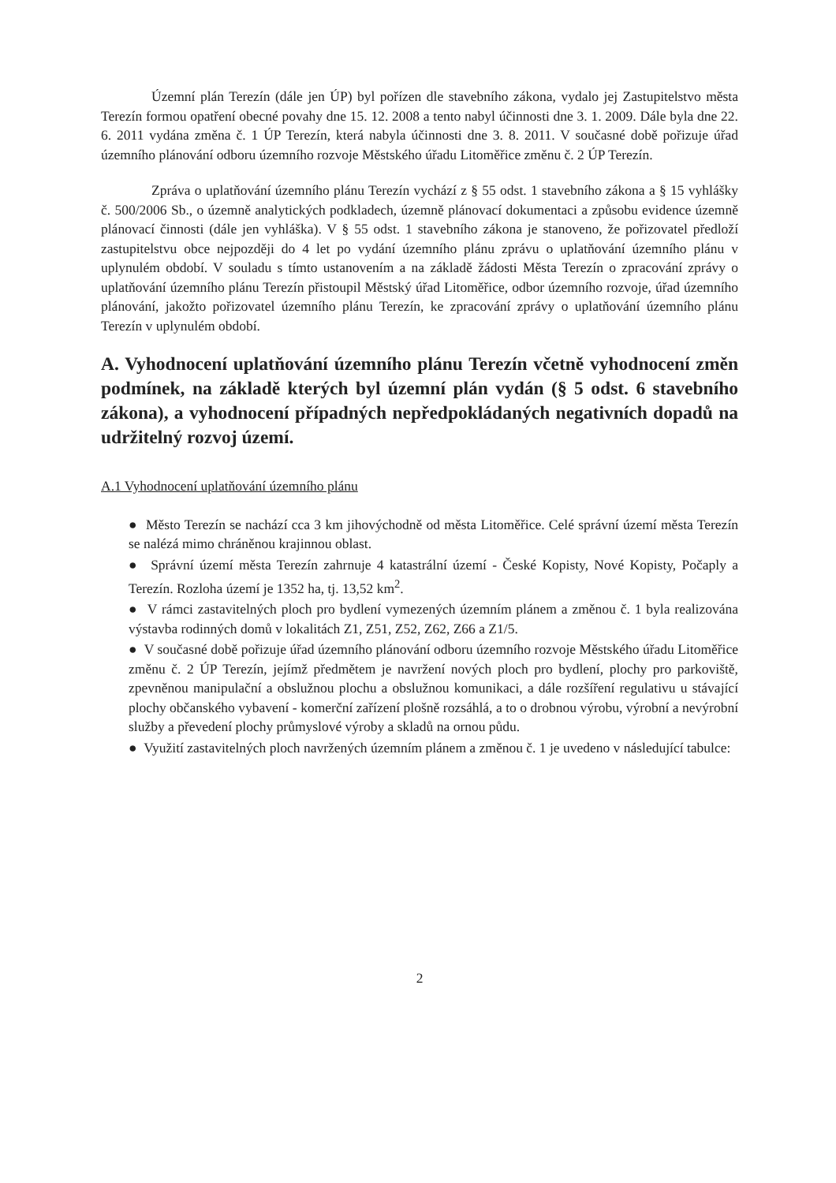Územní plán Terezín (dále jen ÚP) byl pořízen dle stavebního zákona, vydalo jej Zastupitelstvo města Terezín formou opatření obecné povahy dne 15. 12. 2008 a tento nabyl účinnosti dne 3. 1. 2009. Dále byla dne 22. 6. 2011 vydána změna č. 1 ÚP Terezín, která nabyla účinnosti dne 3. 8. 2011. V současné době pořizuje úřad územního plánování odboru územního rozvoje Městského úřadu Litoměřice změnu č. 2 ÚP Terezín.
Zpráva o uplatňování územního plánu Terezín vychází z § 55 odst. 1 stavebního zákona a § 15 vyhlášky č. 500/2006 Sb., o územně analytických podkladech, územně plánovací dokumentaci a způsobu evidence územně plánovací činnosti (dále jen vyhláška). V § 55 odst. 1 stavebního zákona je stanoveno, že pořizovatel předloží zastupitelstvu obce nejpozději do 4 let po vydání územního plánu zprávu o uplatňování územního plánu v uplynulém období. V souladu s tímto ustanovením a na základě žádosti Města Terezín o zpracování zprávy o uplatňování územního plánu Terezín přistoupil Městský úřad Litoměřice, odbor územního rozvoje, úřad územního plánování, jakožto pořizovatel územního plánu Terezín, ke zpracování zprávy o uplatňování územního plánu Terezín v uplynulém období.
A. Vyhodnocení uplatňování územního plánu Terezín včetně vyhodnocení změn podmínek, na základě kterých byl územní plán vydán (§ 5 odst. 6 stavebního zákona), a vyhodnocení případných nepředpokládaných negativních dopadů na udržitelný rozvoj území.
A.1 Vyhodnocení uplatňování územního plánu
● Město Terezín se nachází cca 3 km jihovýchodně od města Litoměřice. Celé správní území města Terezín se nalézá mimo chráněnou krajinnou oblast.
● Správní území města Terezín zahrnuje 4 katastrální území - České Kopisty, Nové Kopisty, Počaply a Terezín. Rozloha území je 1352 ha, tj. 13,52 km<sup>2</sup>.
● V rámci zastavitelných ploch pro bydlení vymezených územním plánem a změnou č. 1 byla realizována výstavba rodinných domů v lokalitách Z1, Z51, Z52, Z62, Z66 a Z1/5.
● V současné době pořizuje úřad územního plánování odboru územního rozvoje Městského úřadu Litoměřice změnu č. 2 ÚP Terezín, jejímž předmětem je navržení nových ploch pro bydlení, plochy pro parkoviště, zpevněnou manipulační a obslužnou plochu a obslužnou komunikaci, a dále rozšíření regulativu u stávající plochy občanského vybavení - komerční zařízení plošně rozsáhlá, a to o drobnou výrobu, výrobní a nevýrobní služby a převedení plochy průmyslové výroby a skladů na ornou půdu.
● Využití zastavitelných ploch navržených územním plánem a změnou č. 1 je uvedeno v následující tabulce:
2